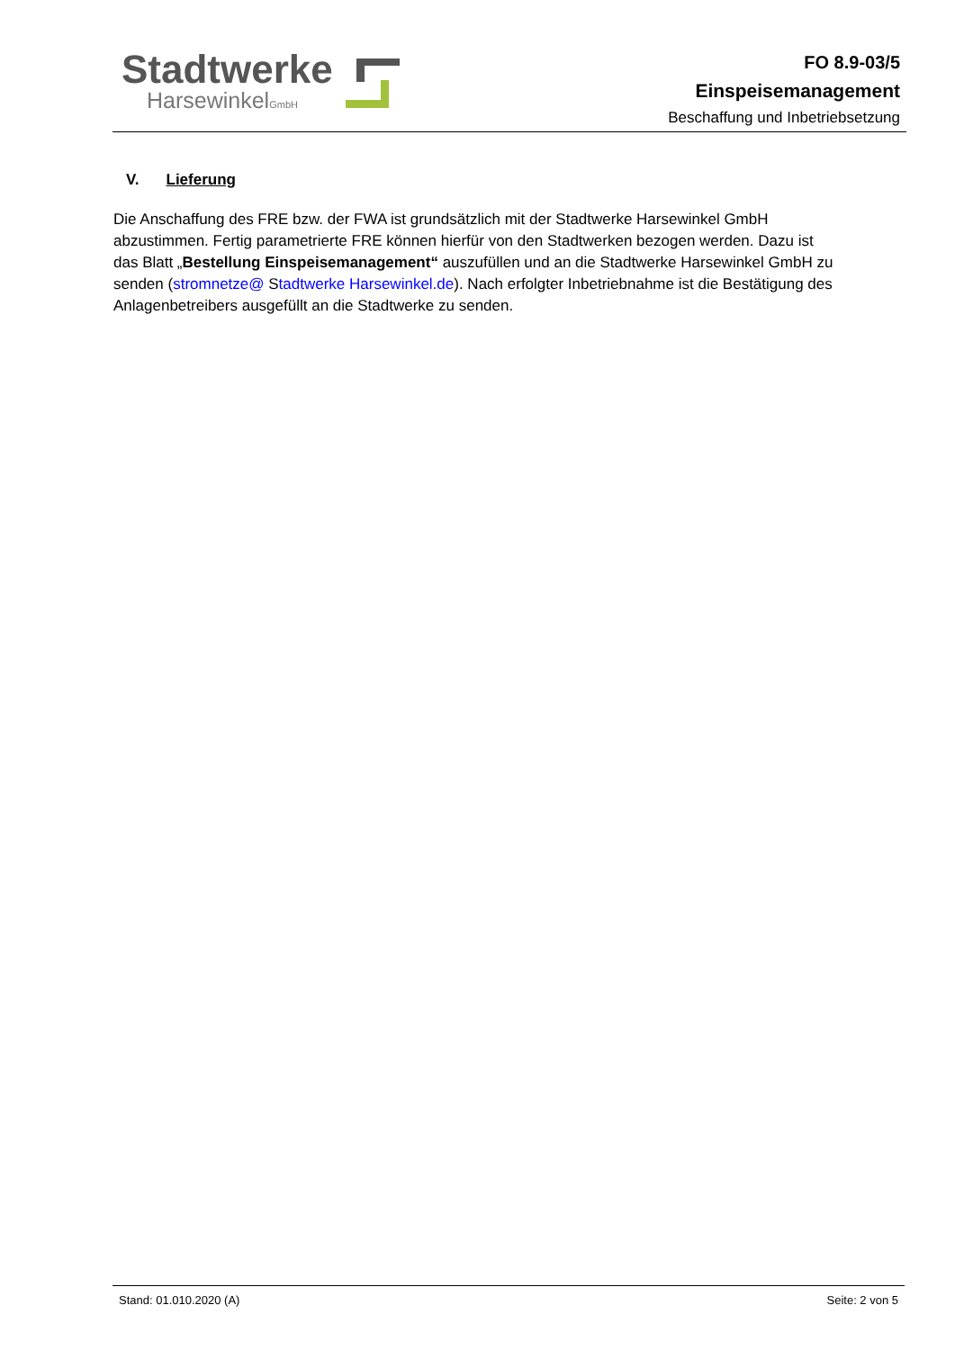Stadtwerke
HarsewinkelGmbH
FO 8.9-03/5
Einspeisemanagement
Beschaffung und Inbetriebsetzung
V. Lieferung
Die Anschaffung des FRE bzw. der FWA ist grundsätzlich mit der Stadtwerke Harsewinkel GmbH abzustimmen. Fertig parametrierte FRE können hierfür von den Stadtwerken bezogen werden. Dazu ist das Blatt „Bestellung Einspeisemanagement“ auszufüllen und an die Stadtwerke Harsewinkel GmbH zu senden (stromnetze@ Stadtwerke Harsewinkel.de). Nach erfolgter Inbetriebnahme ist die Bestätigung des Anlagenbetreibers ausgefüllt an die Stadtwerke zu senden.
Stand: 01.010.2020 (A) Seite: 2 von 5